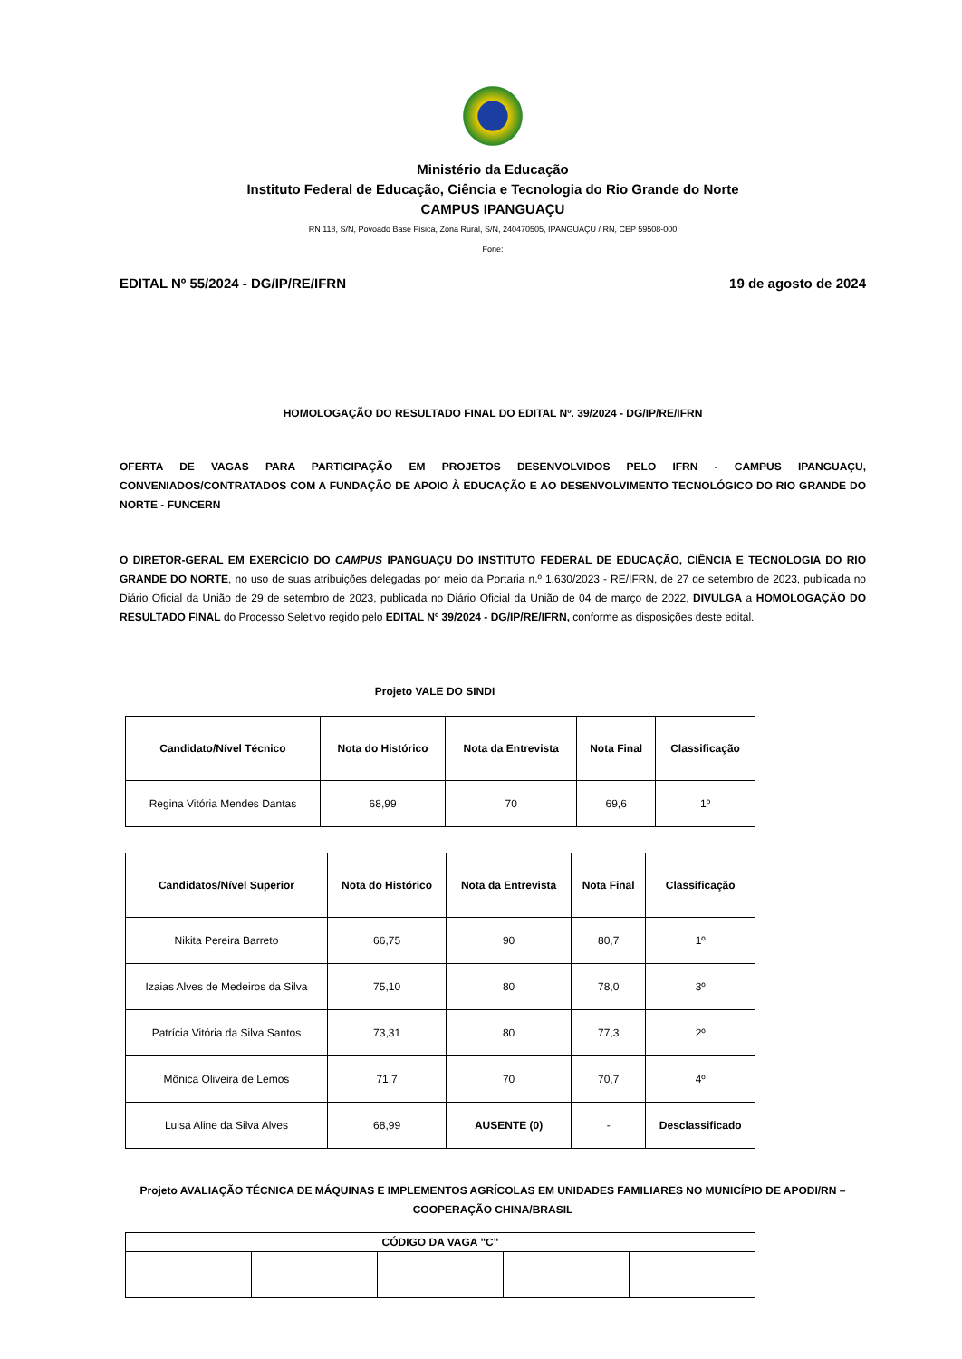Ministério da Educação
Instituto Federal de Educação, Ciência e Tecnologia do Rio Grande do Norte
CAMPUS IPANGUAÇU
RN 118, S/N, Povoado Base Física, Zona Rural, S/N, 240470505, IPANGUAÇU / RN, CEP 59508-000
Fone:
EDITAL Nº 55/2024 - DG/IP/RE/IFRN 19 de agosto de 2024
HOMOLOGAÇÃO DO RESULTADO FINAL DO EDITAL Nº. 39/2024 - DG/IP/RE/IFRN
OFERTA DE VAGAS PARA PARTICIPAÇÃO EM PROJETOS DESENVOLVIDOS PELO IFRN - CAMPUS IPANGUAÇU, CONVENIADOS/CONTRATADOS COM A FUNDAÇÃO DE APOIO À EDUCAÇÃO E AO DESENVOLVIMENTO TECNOLÓGICO DO RIO GRANDE DO NORTE - FUNCERN
O DIRETOR-GERAL EM EXERCÍCIO DO CAMPUS IPANGUAÇU DO INSTITUTO FEDERAL DE EDUCAÇÃO, CIÊNCIA E TECNOLOGIA DO RIO GRANDE DO NORTE, no uso de suas atribuições delegadas por meio da Portaria n.º 1.630/2023 - RE/IFRN, de 27 de setembro de 2023, publicada no Diário Oficial da União de 29 de setembro de 2023, publicada no Diário Oficial da União de 04 de março de 2022, DIVULGA a HOMOLOGAÇÃO DO RESULTADO FINAL do Processo Seletivo regido pelo EDITAL Nº 39/2024 - DG/IP/RE/IFRN, conforme as disposições deste edital.
Projeto VALE DO SINDI
| Candidato/Nível Técnico | Nota do Histórico | Nota da Entrevista | Nota Final | Classificação |
| --- | --- | --- | --- | --- |
| Regina Vitória Mendes Dantas | 68,99 | 70 | 69,6 | 1º |
| Candidatos/Nível Superior | Nota do Histórico | Nota da Entrevista | Nota Final | Classificação |
| --- | --- | --- | --- | --- |
| Nikita Pereira Barreto | 66,75 | 90 | 80,7 | 1º |
| Izaias Alves de Medeiros da Silva | 75,10 | 80 | 78,0 | 3º |
| Patrícia Vitória da Silva Santos | 73,31 | 80 | 77,3 | 2º |
| Mônica Oliveira de Lemos | 71,7 | 70 | 70,7 | 4º |
| Luisa Aline da Silva Alves | 68,99 | AUSENTE (0) | - | Desclassificado |
Projeto AVALIAÇÃO TÉCNICA DE MÁQUINAS E IMPLEMENTOS AGRÍCOLAS EM UNIDADES FAMILIARES NO MUNICÍPIO DE APODI/RN – COOPERAÇÃO CHINA/BRASIL
| CÓDIGO DA VAGA "C" | | | | |
| --- | --- | --- | --- | --- |